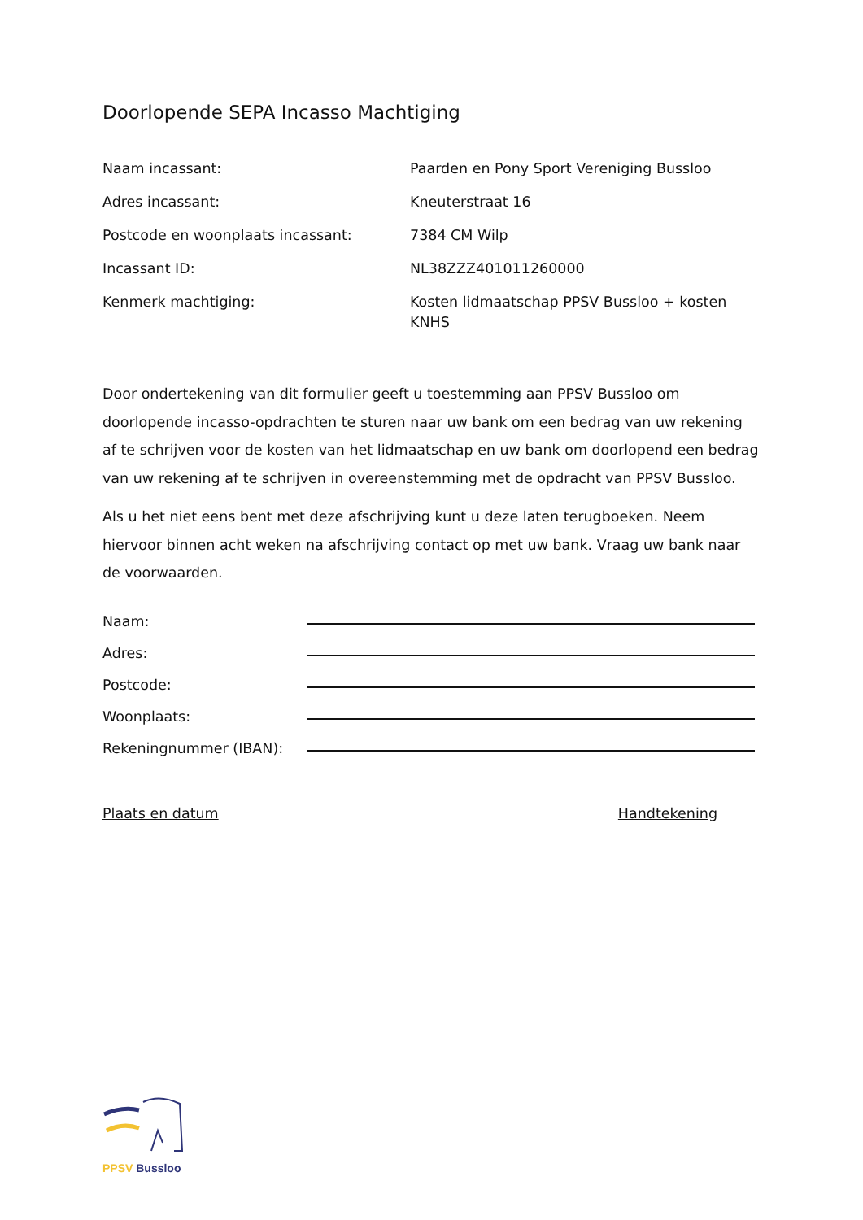Doorlopende SEPA Incasso Machtiging
Naam incassant: Paarden en Pony Sport Vereniging Bussloo
Adres incassant: Kneuterstraat 16
Postcode en woonplaats incassant: 7384 CM Wilp
Incassant ID: NL38ZZZ401011260000
Kenmerk machtiging: Kosten lidmaatschap PPSV Bussloo + kosten KNHS
Door ondertekening van dit formulier geeft u toestemming aan PPSV Bussloo om doorlopende incasso-opdrachten te sturen naar uw bank om een bedrag van uw rekening af te schrijven voor de kosten van het lidmaatschap en uw bank om doorlopend een bedrag van uw rekening af te schrijven in overeenstemming met de opdracht van PPSV Bussloo.
Als u het niet eens bent met deze afschrijving kunt u deze laten terugboeken. Neem hiervoor binnen acht weken na afschrijving contact op met uw bank. Vraag uw bank naar de voorwaarden.
Naam:
Adres:
Postcode:
Woonplaats:
Rekeningnummer (IBAN):
Plaats en datum Handtekening
PPSV Bussloo